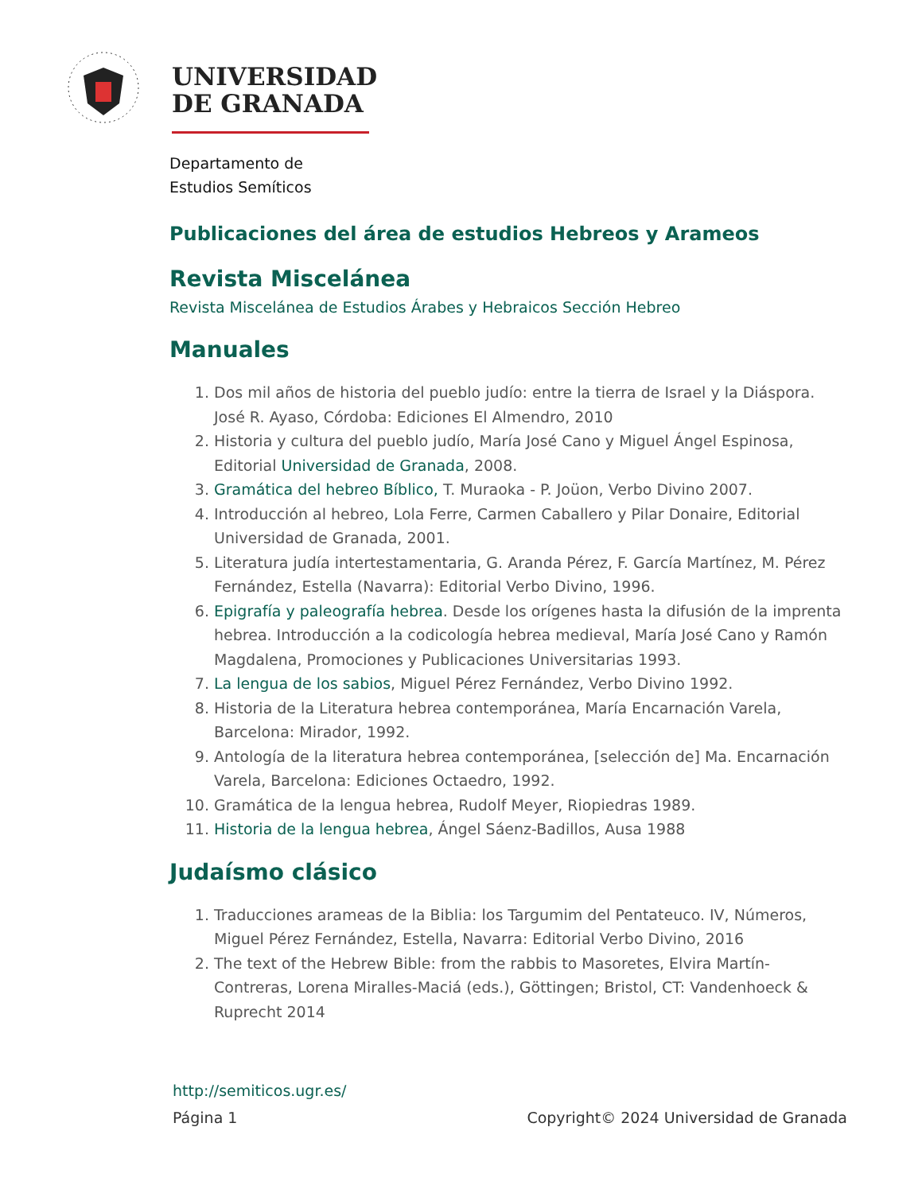UNIVERSIDAD
DE GRANADA
Departamento de
Estudios Semíticos
Publicaciones del área de estudios Hebreos y Arameos
Revista Miscelánea
Revista Miscelánea de Estudios Árabes y Hebraicos Sección Hebreo
Manuales
1. Dos mil años de historia del pueblo judío: entre la tierra de Israel y la Diáspora. José R. Ayaso, Córdoba: Ediciones El Almendro, 2010
2. Historia y cultura del pueblo judío, María José Cano y Miguel Ángel Espinosa, Editorial Universidad de Granada, 2008.
3. Gramática del hebreo Bíblico, T. Muraoka - P. Joüon, Verbo Divino 2007.
4. Introducción al hebreo, Lola Ferre, Carmen Caballero y Pilar Donaire, Editorial Universidad de Granada, 2001.
5. Literatura judía intertestamentaria, G. Aranda Pérez, F. García Martínez, M. Pérez Fernández, Estella (Navarra): Editorial Verbo Divino, 1996.
6. Epigrafía y paleografía hebrea. Desde los orígenes hasta la difusión de la imprenta hebrea. Introducción a la codicología hebrea medieval, María José Cano y Ramón Magdalena, Promociones y Publicaciones Universitarias 1993.
7. La lengua de los sabios, Miguel Pérez Fernández, Verbo Divino 1992.
8. Historia de la Literatura hebrea contemporánea, María Encarnación Varela, Barcelona: Mirador, 1992.
9. Antología de la literatura hebrea contemporánea, [selección de] Ma. Encarnación Varela, Barcelona: Ediciones Octaedro, 1992.
10. Gramática de la lengua hebrea, Rudolf Meyer, Riopiedras 1989.
11. Historia de la lengua hebrea, Ángel Sáenz-Badillos, Ausa 1988
Judaísmo clásico
1. Traducciones arameas de la Biblia: los Targumim del Pentateuco. IV, Números, Miguel Pérez Fernández, Estella, Navarra: Editorial Verbo Divino, 2016
2. The text of the Hebrew Bible: from the rabbis to Masoretes, Elvira Martín-Contreras, Lorena Miralles-Maciá (eds.), Göttingen; Bristol, CT: Vandenhoeck & Ruprecht 2014
http://semiticos.ugr.es/
Página 1 Copyright© 2024 Universidad de Granada